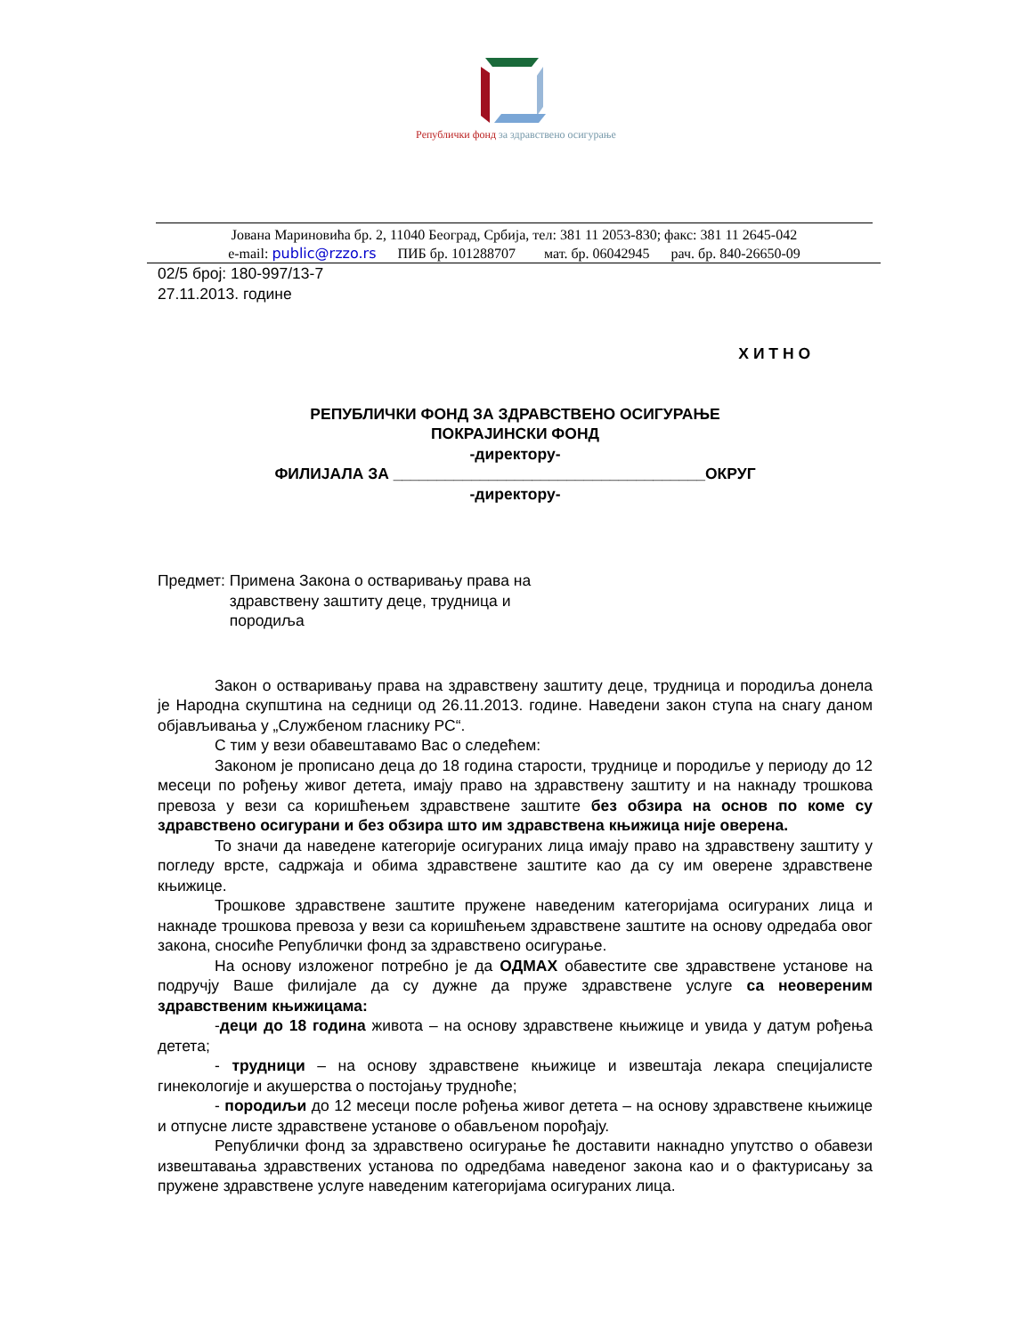Републички фонд за здравствено осигурање
Јована Мариновића бр. 2, 11040 Београд, Србија, тел: 381 11 2053-830; факс: 381 11 2645-042
e-mail: public@rzzo.rs ПИБ бр. 101288707 мат. бр. 06042945 рач. бр. 840-26650-09
02/5 број: 180-997/13-7
27.11.2013. године
Х И Т Н О
РЕПУБЛИЧКИ ФОНД ЗА ЗДРАВСТВЕНО ОСИГУРАЊЕ
ПОКРАЈИНСКИ ФОНД
-директору-
ФИЛИЈАЛА ЗА ____________________________________ОКРУГ
-директору-
Предмет: Примена Закона о остваривању права на
здравствену заштиту деце, трудница и
породиља
Закон о остваривању права на здравствену заштиту деце, трудница и породиља донела је Народна скупштина на седници од 26.11.2013. године. Наведени закон ступа на снагу даном објављивања у „Службеном гласнику РС“.
С тим у вези обавештавамо Вас о следећем:
Законом је прописано деца до 18 година старости, труднице и породиље у периоду до 12 месеци по рођењу живог детета, имају право на здравствену заштиту и на накнаду трошкова превоза у вези са коришћењем здравствене заштите без обзира на основ по коме су здравствено осигурани и без обзира што им здравствена књижица није оверена.
То значи да наведене категорије осигураних лица имају право на здравствену заштиту у погледу врсте, садржаја и обима здравствене заштите као да су им оверене здравствене књижице.
Трошкове здравствене заштите пружене наведеним категоријама осигураних лица и накнаде трошкова превоза у вези са коришћењем здравствене заштите на основу одредаба овог закона, сносиће Републички фонд за здравствено осигурање.
На основу изложеног потребно је да ОДМАХ обавестите све здравствене установе на подручју Ваше филијале да су дужне да пруже здравствене услуге са неовереним здравственим књижицама:
-деци до 18 година живота – на основу здравствене књижице и увида у датум рођења детета;
- трудници – на основу здравствене књижице и извештаја лекара специјалисте гинекологије и акушерства о постојању трудноће;
- породиљи до 12 месеци после рођења живог детета – на основу здравствене књижице и отпусне листе здравствене установе о обављеном порођају.
Републички фонд за здравствено осигурање ће доставити накнадно упутство о обавези извештавања здравствених установа по одредбама наведеног закона као и о фактурисању за пружене здравствене услуге наведеним категоријама осигураних лица.